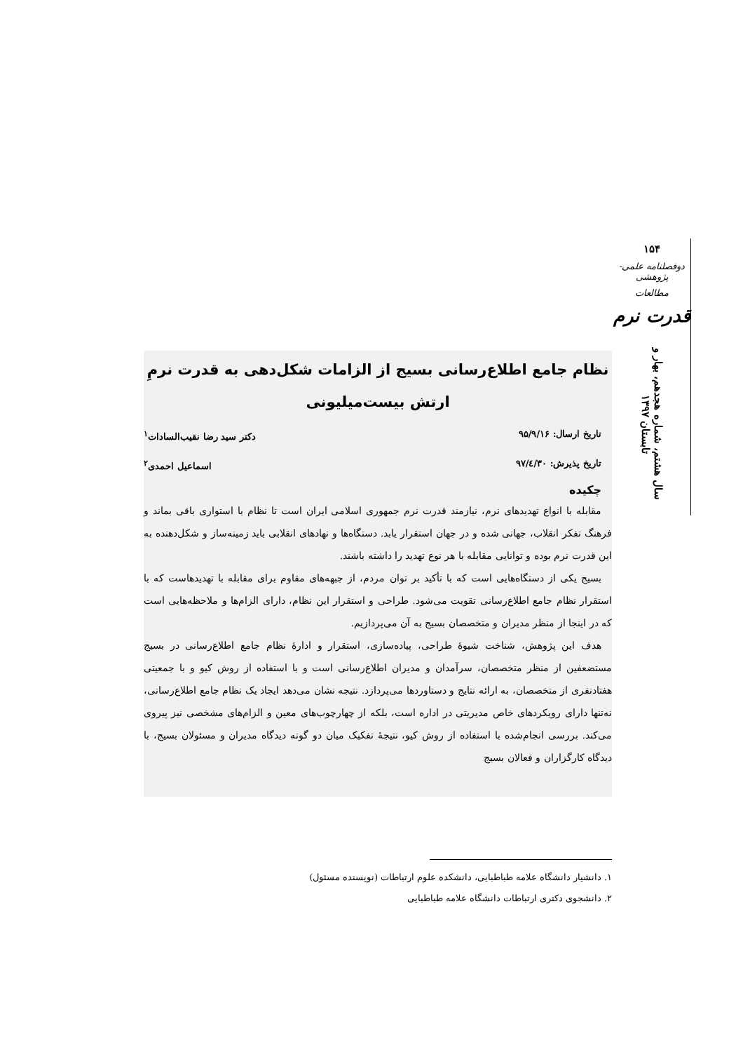۱۵۴
دوفصلنامه علمی-پژوهشی
مطالعات
قدرت نرم
سال هشتم، شماره هجدهم، بهار و تابستان ۱۳۹۷
نظام جامع اطلاع‌رسانی بسیج از الزامات شکل‌دهی به قدرت نرمِ ارتش بیست‌میلیونی
تاریخ ارسال: ۹۵/۹/۱۶ دکتر سید رضا نقیب‌السادات<sup>۱</sup>
تاریخ پذیرش: ۹۷/٤/۳۰ اسماعیل احمدی<sup>۲</sup>
چکیده
مقابله با انواع تهدیدهای نرم، نیازمند قدرت نرم جمهوری اسلامی ایران است تا نظام با استواری باقی بماند و فرهنگ تفکر انقلاب، جهانی شده و در جهان استقرار یابد. دستگاه‌ها و نهادهای انقلابی باید زمینه‌ساز و شکل‌دهنده به این قدرت نرم بوده و توانایی مقابله با هر نوع تهدید را داشته باشند.
بسیج یکی از دستگاه‌هایی است که با تأکید بر توان مردم، از جبهه‌های مقاوم برای مقابله با تهدیدهاست که با استقرار نظام جامع اطلاع‌رسانی تقویت می‌شود. طراحی و استقرار این نظام، دارای الزام‌ها و ملاحظه‌هایی است که در اینجا از منظر مدیران و متخصصان بسیج به آن می‌پردازیم.
هدف این پژوهش، شناخت شیوۀ طراحی، پیاده‌سازی، استقرار و ادارۀ نظام جامع اطلاع‌رسانی در بسیج مستضعفین از منظر متخصصان، سرآمدان و مدیران اطلاع‌رسانی است و با استفاده از روش کیو و با جمعیتی هفتادنفری از متخصصان، به ارائه نتایج و دستاوردها می‌پردازد. نتیجه نشان می‌دهد ایجاد یک نظام جامع اطلاع‌رسانی، نه‌تنها دارای رویکردهای خاص مدیریتی در اداره است، بلکه از چهارچوب‌های معین و الزام‌های مشخصی نیز پیروی می‌کند. بررسی انجام‌شده با استفاده از روش کیو، نتیجۀ تفکیک میان دو گونه دیدگاه مدیران و مسئولان بسیج، با دیدگاه کارگزاران و فعالان بسیج
۱. دانشیار دانشگاه علامه طباطبایی، دانشکده علوم ارتباطات (نویسنده مسئول)
۲. دانشجوی دکتری ارتباطات دانشگاه علامه طباطبایی